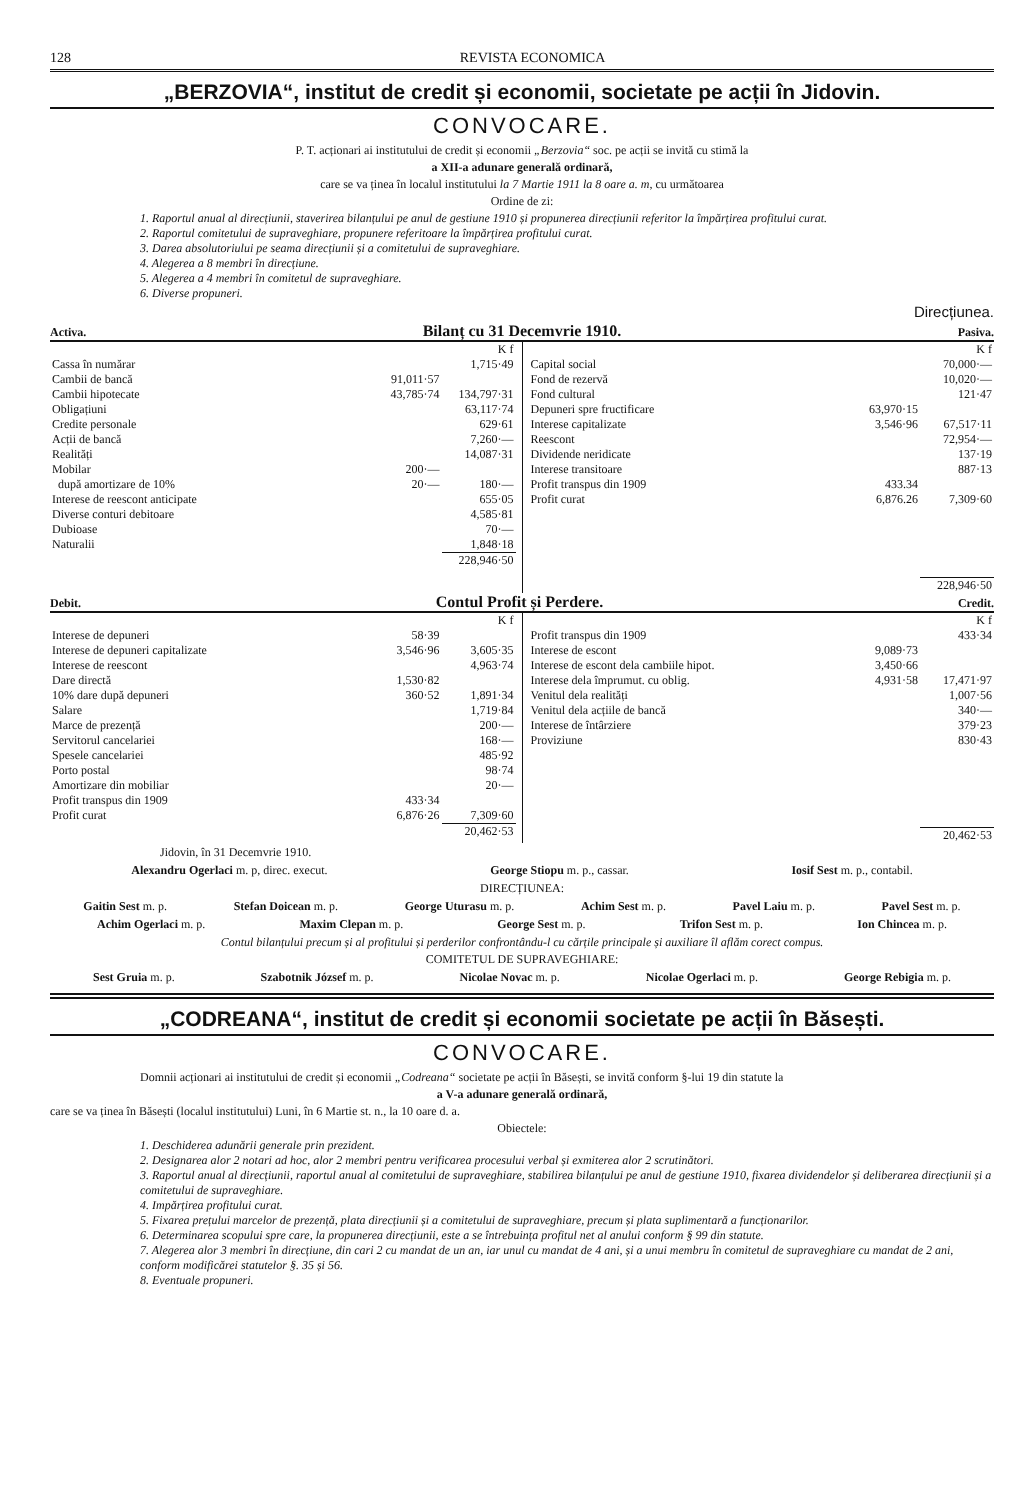128 REVISTA ECONOMICA
„BERZOVIA“, institut de credit și economii, societate pe acții în Jidovin.
CONVOCARE.
P. T. acționari ai institutului de credit și economii „Berzovia“ soc. pe acții se invită cu stimă la
a XII-a adunare generală ordinară,
care se va ținea în localul institutului la 7 Martie 1911 la 8 oare a. m, cu următoarea
Ordine de zi:
1. Raportul anual al direcțiunii, staverirea bilanțului pe anul de gestiune 1910 și propunerea direcțiunii referitor la împărțirea profitului curat.
2. Raportul comitetului de supraveghiare, propunere referitoare la împărțirea profitului curat.
3. Darea absolutoriului pe seama direcțiunii și a comitetului de supraveghiare.
4. Alegerea a 8 membri în direcțiune.
5. Alegerea a 4 membri în comitetul de supraveghiare.
6. Diverse propuneri.
Direcțiunea.
Activa. Bilanț cu 31 Decemvrie 1910. Pasiva.
| | | K f |
| Cassa în numărar | | 1,715·49 |
| Cambii de bancă | 91,011·57 | |
| Cambii hipotecate | 43,785·74 | 134,797·31 |
| Obligațiuni | | 63,117·74 |
| Credite personale | | 629·61 |
| Acții de bancă | | 7,260·— |
| Realități | | 14,087·31 |
| Mobilar | 200·— | |
| după amortizare de 10% | 20·— | 180·— |
| Interese de reescont anticipate | | 655·05 |
| Diverse conturi debitoare | | 4,585·81 |
| Dubioase | | 70·— |
| Naturalii | | 1,848·18 |
| | | 228,946·50 |
| | | K f |
| Capital social | | 70,000·— |
| Fond de rezervă | | 10,020·— |
| Fond cultural | | 121·47 |
| Depuneri spre fructificare | 63,970·15 | |
| Interese capitalizate | 3,546·96 | 67,517·11 |
| Reescont | | 72,954·— |
| Dividende neridicate | | 137·19 |
| Interese transitoare | | 887·13 |
| Profit transpus din 1909 | 433.34 | |
| Profit curat | 6,876.26 | 7,309·60 |
| | | 228,946·50 |
Debit. Contul Profit și Perdere. Credit.
| | | K f |
| Interese de depuneri | 58·39 | |
| Interese de depuneri capitalizate | 3,546·96 | 3,605·35 |
| Interese de reescont | | 4,963·74 |
| Dare directă | 1,530·82 | |
| 10% dare după depuneri | 360·52 | 1,891·34 |
| Salare | | 1,719·84 |
| Marce de prezență | | 200·— |
| Servitorul cancelariei | | 168·— |
| Spesele cancelariei | | 485·92 |
| Porto postal | | 98·74 |
| Amortizare din mobiliar | | 20·— |
| Profit transpus din 1909 | 433·34 | |
| Profit curat | 6,876·26 | 7,309·60 |
| | | 20,462·53 |
| | | K f |
| Profit transpus din 1909 | | 433·34 |
| Interese de escont | 9,089·73 | |
| Interese de escont dela cambiile hipot. | 3,450·66 | |
| Interese dela împrumut. cu oblig. | 4,931·58 | 17,471·97 |
| Venitul dela realități | | 1,007·56 |
| Venitul dela acțiile de bancă | | 340·— |
| Interese de întârziere | | 379·23 |
| Proviziune | | 830·43 |
| | | 20,462·53 |
Jidovin, în 31 Decemvrie 1910.
Alexandru Ogerlaci m. p, direc. execut. George Stiopu m. p., cassar. Iosif Sest m. p., contabil.
DIRECȚIUNEA:
Gaitin Sest m. p. Stefan Doicean m. p. George Uturasu m. p. Achim Sest m. p. Pavel Laiu m. p. Pavel Sest m. p.
Achim Ogerlaci m. p. Maxim Clepan m. p. George Sest m. p. Trifon Sest m. p. Ion Chincea m. p.
Contul bilanțului precum și al profitului și perderilor confrontându-l cu cărțile principale și auxiliare îl aflăm corect compus.
COMITETUL DE SUPRAVEGHIARE:
Sest Gruia m. p. Szabotnik József m. p. Nicolae Novac m. p. Nicolae Ogerlaci m. p. George Rebigia m. p.
„CODREANA“, institut de credit și economii societate pe acții în Băsești.
CONVOCARE.
Domnii acționari ai institutului de credit și economii „Codreana“ societate pe acții în Băsești, se invită conform §-lui 19 din statute la
a V-a adunare generală ordinară,
care se va ținea în Băsești (localul institutului) Luni, în 6 Martie st. n., la 10 oare d. a.
Obiectele:
1. Deschiderea adunării generale prin prezident.
2. Designarea alor 2 notari ad hoc, alor 2 membri pentru verificarea procesului verbal și exmiterea alor 2 scrutinători.
3. Raportul anual al direcțiunii, raportul anual al comitetului de supraveghiare, stabilirea bilanțului pe anul de gestiune 1910, fixarea dividendelor și deliberarea direcțiunii și a comitetului de supraveghiare.
4. Impărțirea profitului curat.
5. Fixarea prețului marcelor de prezență, plata direcțiunii și a comitetului de supraveghiare, precum și plata suplimentară a funcționarilor.
6. Determinarea scopului spre care, la propunerea direcțiunii, este a se întrebuința profitul net al anului conform § 99 din statute.
7. Alegerea alor 3 membri în direcțiune, din cari 2 cu mandat de un an, iar unul cu mandat de 4 ani, și a unui membru în comitetul de supraveghiare cu mandat de 2 ani, conform modificărei statutelor §. 35 și 56.
8. Eventuale propuneri.